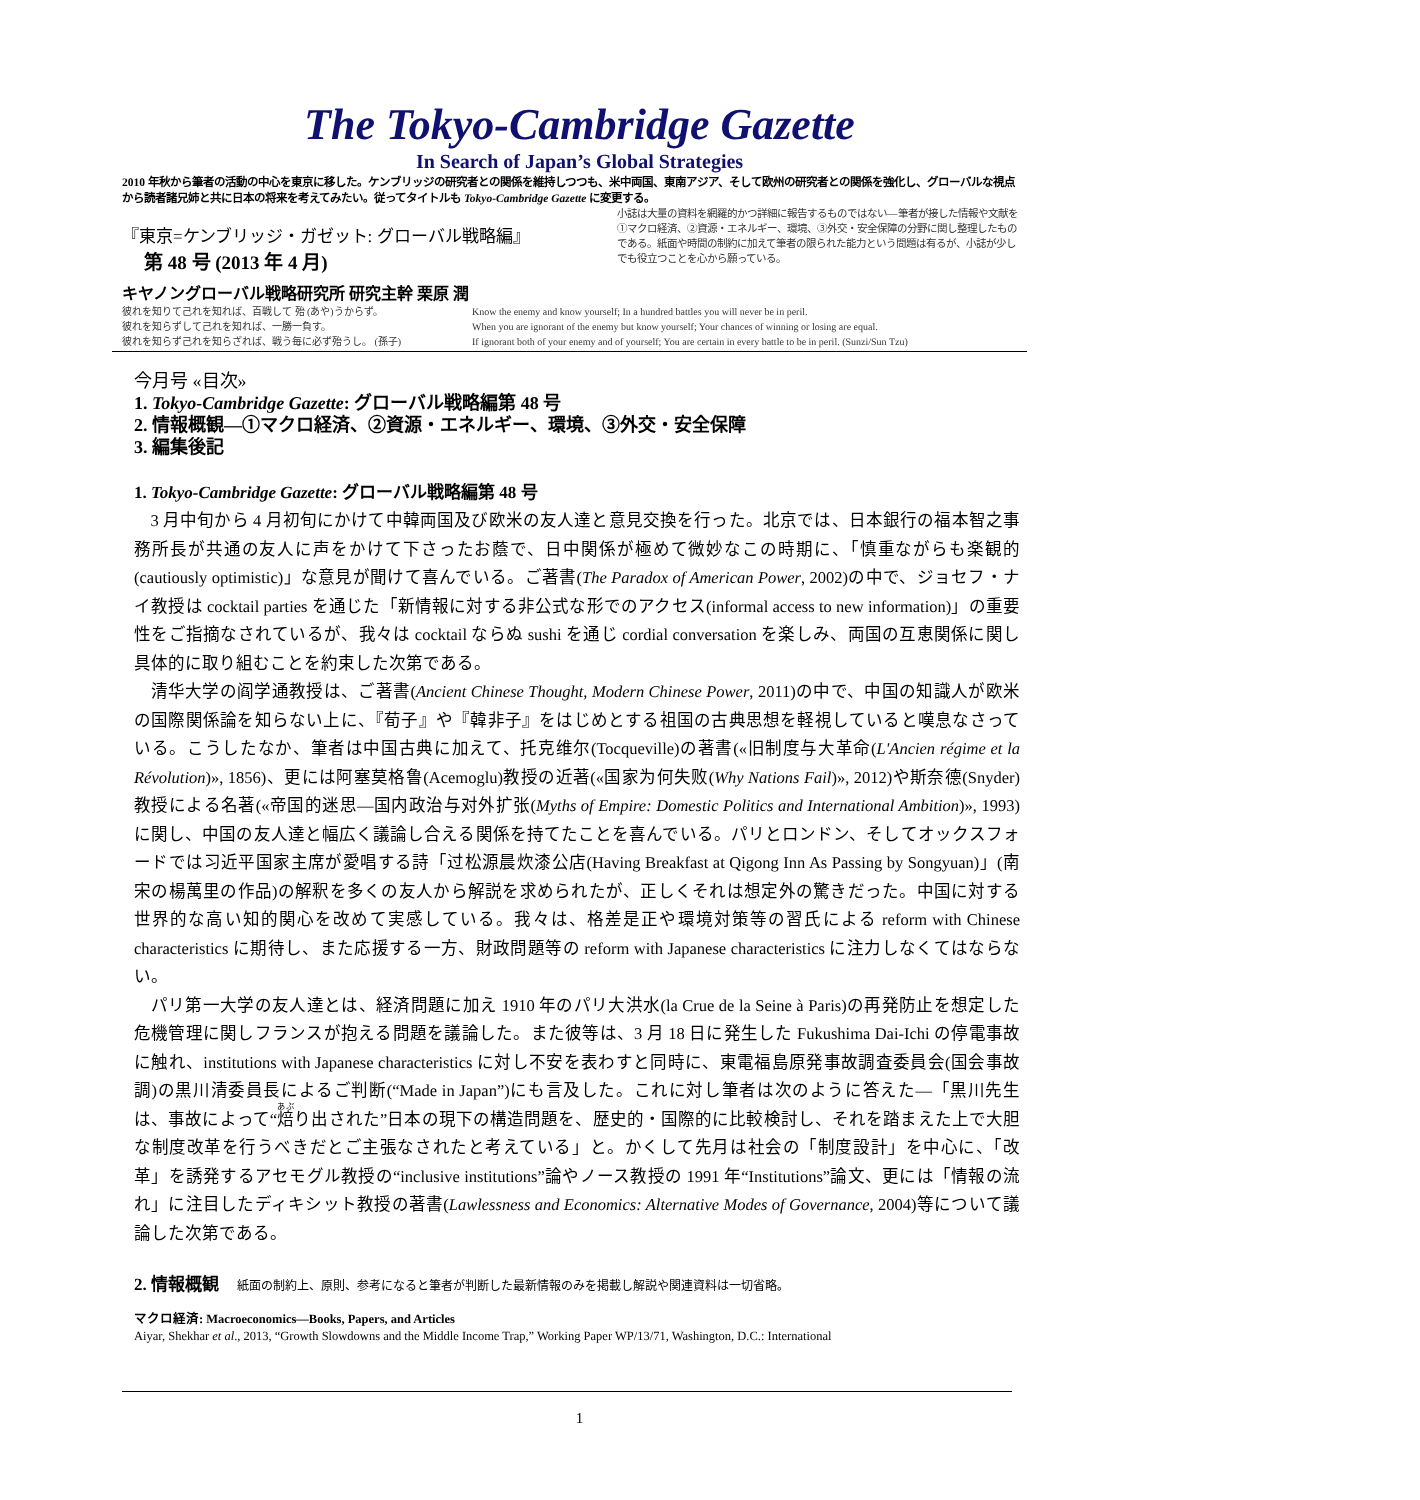The Tokyo-Cambridge Gazette
In Search of Japan’s Global Strategies
2010 年秋から筆者の活動の中心を東京に移した。ケンブリッジの研究者との関係を維持しつつも、米中両国、東南アジア、そして欧州の研究者との関係を強化し、グローバルな視点から読者諸兄姉と共に日本の将来を考えてみたい。従ってタイトルも Tokyo-Cambridge Gazette に変更する。
『東京=ケンブリッジ・ガゼット: グローバル戦略編』
第 48 号 (2013 年 4 月)
キヤノングローバル戦略研究所 研究主幹 栗原 潤
小誌は大量の資料を網羅的かつ詳細に報告するものではない—筆者が接した情報や文献を①マクロ経済、②資源・エネルギー、環境、③外交・安全保障の分野に関し整理したものである。紙面や時間の制約に加えて筆者の限られた能力という問題は有るが、小誌が少しでも役立つことを心から願っている。
彼れを知りて己れを知れば、百戦して 殆 (あや)うからず。
彼れを知らずして己れを知れば、一勝一負す。
彼れを知らず己れを知らざれば、戦う毎に必ず殆うし。 (孫子)
Know the enemy and know yourself; In a hundred battles you will never be in peril.
When you are ignorant of the enemy but know yourself; Your chances of winning or losing are equal.
If ignorant both of your enemy and of yourself; You are certain in every battle to be in peril. (Sunzi/Sun Tzu)
今月号 «目次»
1. Tokyo-Cambridge Gazette: グローバル戦略編第 48 号
2. 情報概観—①マクロ経済、②資源・エネルギー、環境、③外交・安全保障
3. 編集後記
1. Tokyo-Cambridge Gazette: グローバル戦略編第 48 号
3 月中旬から 4 月初旬にかけて中韓両国及び欧米の友人達と意見交換を行った。北京では、日本銀行の福本智之事務所長が共通の友人に声をかけて下さったお蔭で、日中関係が極めて微妙なこの時期に、「慎重ながらも楽観的(cautiously optimistic)」な意見が聞けて喜んでいる。ご著書(The Paradox of American Power, 2002)の中で、ジョセフ・ナイ教授は cocktail parties を通じた「新情報に対する非公式な形でのアクセス(informal access to new information)」の重要性をご指摘なされているが、我々は cocktail ならぬ sushi を通じ cordial conversation を楽しみ、両国の互恵関係に関し具体的に取り組むことを約束した次第である。
清华大学の阎学通教授は、ご著書(Ancient Chinese Thought, Modern Chinese Power, 2011)の中で、中国の知識人が欧米の国際関係論を知らない上に、『荀子』や『韓非子』をはじめとする祖国の古典思想を軽視していると嘆息なさっている。こうしたなか、筆者は中国古典に加えて、托克维尔(Tocqueville)の著書(«旧制度与大革命(L'Ancien régime et la Révolution)», 1856)、更には阿塞莫格鲁(Acemoglu)教授の近著(«国家为何失败(Why Nations Fail)», 2012)や斯奈德(Snyder)教授による名著(«帝国的迷思—国内政治与对外扩张(Myths of Empire: Domestic Politics and International Ambition)», 1993)に関し、中国の友人達と幅広く議論し合える関係を持てたことを喜んでいる。パリとロンドン、そしてオックスフォードでは习近平国家主席が愛唱する詩「过松源晨炊漆公店(Having Breakfast at Qigong Inn As Passing by Songyuan)」(南宋の楊萬里の作品)の解釈を多くの友人から解説を求められたが、正しくそれは想定外の驚きだった。中国に対する世界的な高い知的関心を改めて実感している。我々は、格差是正や環境対策等の習氏による reform with Chinese characteristics に期待し、また応援する一方、財政問題等の reform with Japanese characteristics に注力しなくてはならない。
パリ第一大学の友人達とは、経済問題に加え 1910 年のパリ大洪水(la Crue de la Seine à Paris)の再発防止を想定した危機管理に関しフランスが抱える問題を議論した。また彼等は、3 月 18 日に発生した Fukushima Dai-Ichi の停電事故に触れ、institutions with Japanese characteristics に対し不安を表わすと同時に、東電福島原発事故調査委員会(国会事故調)の黒川清委員長によるご判断(“Made in Japan”)にも言及した。これに対し筆者は次のように答えた—「黒川先生は、事故によって“焙り出された”日本の現下の構造問題を、歴史的・国際的に比較検討し、それを踏まえた上で大胆な制度改革を行うべきだとご主張なされたと考えている」と。かくして先月は社会の「制度設計」を中心に、「改革」を誘発するアセモグル教授の“inclusive institutions”論やノース教授の 1991 年“Institutions”論文、更には「情報の流れ」に注目したディキシット教授の著書(Lawlessness and Economics: Alternative Modes of Governance, 2004)等について議論した次第である。
2. 情報概観 紙面の制約上、原則、参考になると筆者が判断した最新情報のみを掲載し解説や関連資料は一切省略。
マクロ経済: Macroeconomics—Books, Papers, and Articles
Aiyar, Shekhar et al., 2013, “Growth Slowdowns and the Middle Income Trap,” Working Paper WP/13/71, Washington, D.C.: International
1